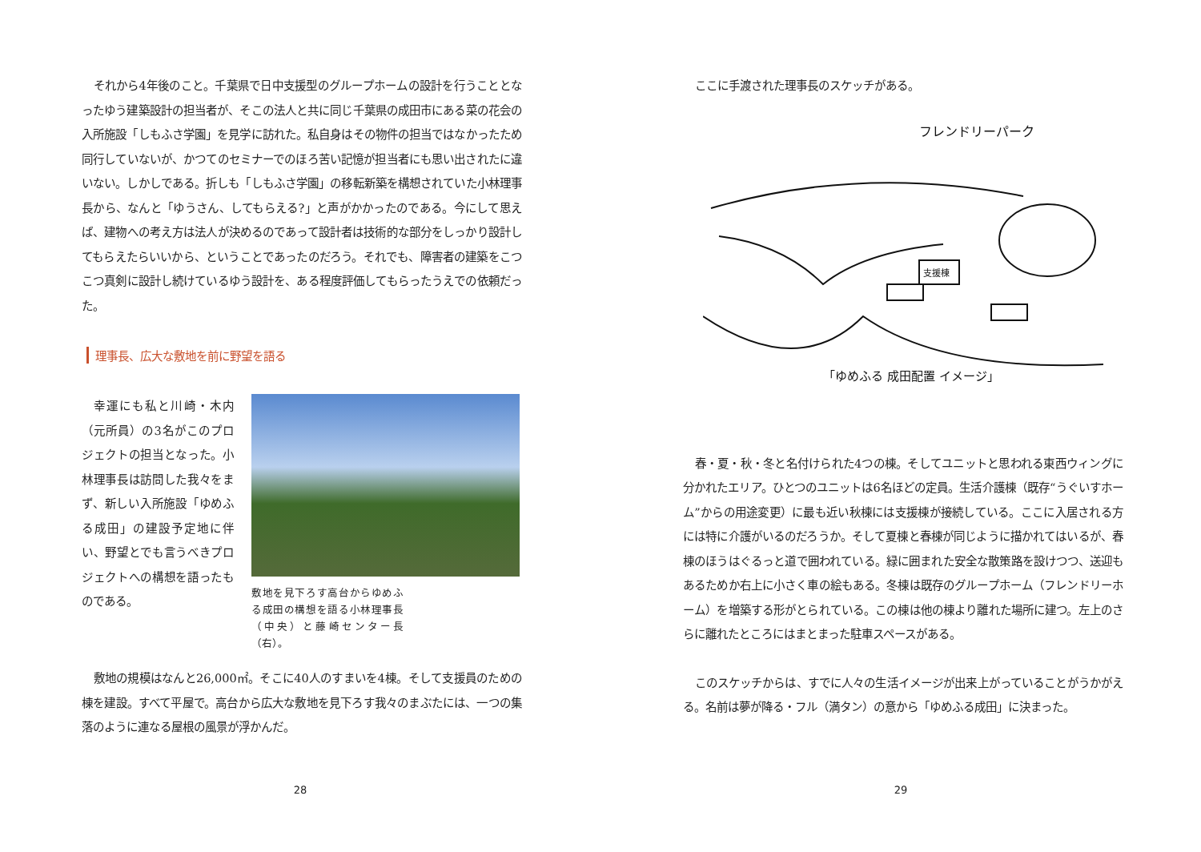それから4年後のこと。千葉県で日中支援型のグループホームの設計を行うこととなったゆう建築設計の担当者が、そこの法人と共に同じ千葉県の成田市にある菜の花会の入所施設「しもふさ学園」を見学に訪れた。私自身はその物件の担当ではなかったため同行していないが、かつてのセミナーでのほろ苦い記憶が担当者にも思い出されたに違いない。しかしである。折しも「しもふさ学園」の移転新築を構想されていた小林理事長から、なんと「ゆうさん、してもらえる?」と声がかかったのである。今にして思えば、建物への考え方は法人が決めるのであって設計者は技術的な部分をしっかり設計してもらえたらいいから、ということであったのだろう。それでも、障害者の建築をこつこつ真剣に設計し続けているゆう設計を、ある程度評価してもらったうえでの依頼だった。
理事長、広大な敷地を前に野望を語る
幸運にも私と川崎・木内（元所員）の3名がこのプロジェクトの担当となった。小林理事長は訪問した我々をまず、新しい入所施設「ゆめふる成田」の建設予定地に伴い、野望とでも言うべきプロジェクトへの構想を語ったものである。
敷地を見下ろす高台からゆめふる成田の構想を語る小林理事長（中央）と藤崎センター長（右）。
敷地の規模はなんと26,000㎡。そこに40人のすまいを4棟。そして支援員のための棟を建設。すべて平屋で。高台から広大な敷地を見下ろす我々のまぶたには、一つの集落のように連なる屋根の風景が浮かんだ。
28
ここに手渡された理事長のスケッチがある。
フレンドリーパーク
支援棟
「ゆめふる 成田配置 イメージ」
春・夏・秋・冬と名付けられた4つの棟。そしてユニットと思われる東西ウィングに分かれたエリア。ひとつのユニットは6名ほどの定員。生活介護棟（既存“うぐいすホーム”からの用途変更）に最も近い秋棟には支援棟が接続している。ここに入居される方には特に介護がいるのだろうか。そして夏棟と春棟が同じように描かれてはいるが、春棟のほうはぐるっと道で囲われている。緑に囲まれた安全な散策路を設けつつ、送迎もあるためか右上に小さく車の絵もある。冬棟は既存のグループホーム（フレンドリーホーム）を増築する形がとられている。この棟は他の棟より離れた場所に建つ。左上のさらに離れたところにはまとまった駐車スペースがある。
このスケッチからは、すでに人々の生活イメージが出来上がっていることがうかがえる。名前は夢が降る・フル（満タン）の意から「ゆめふる成田」に決まった。
29